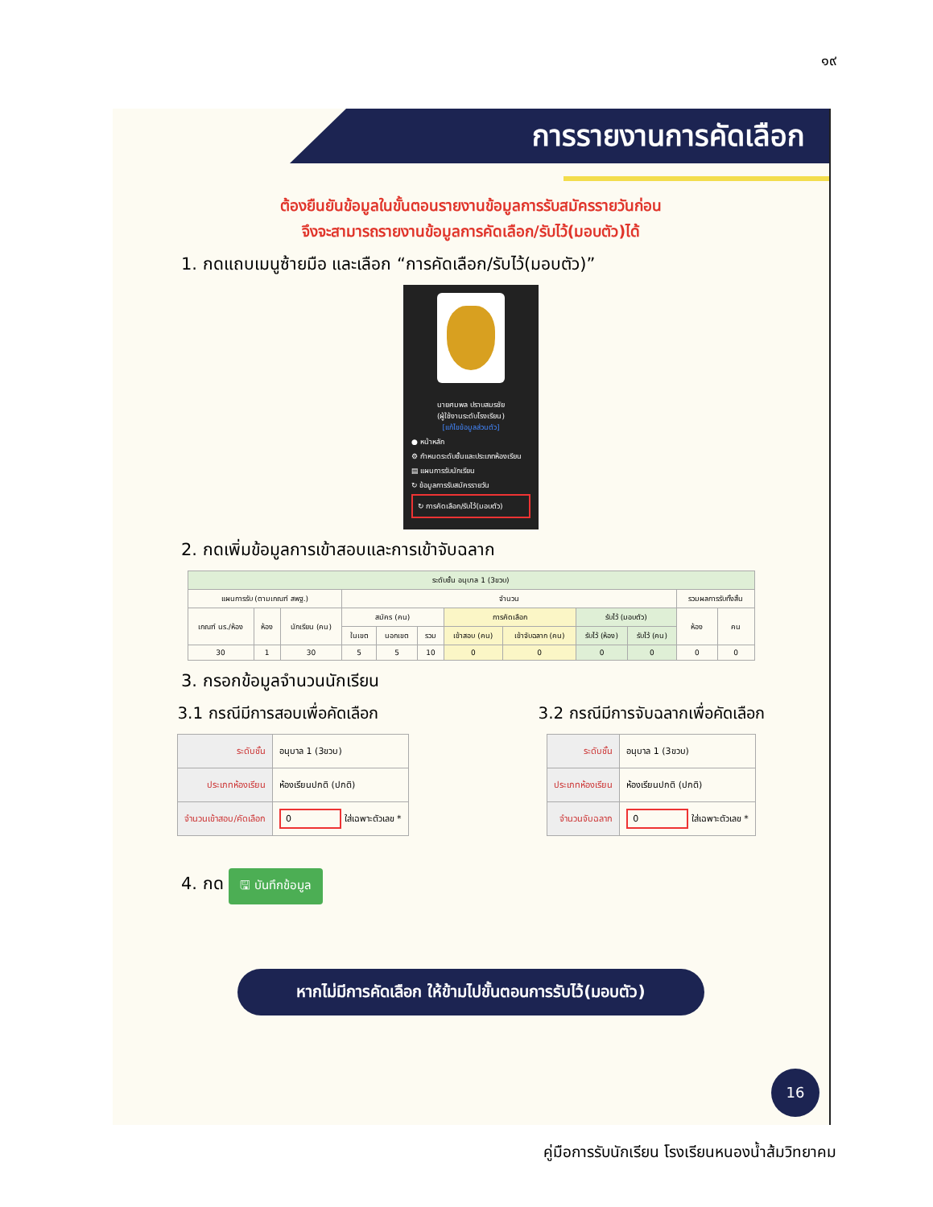๑๙
การรายงานการคัดเลือก
ต้องยืนยันข้อมูลในขั้นตอนรายงานข้อมูลการรับสมัครรายวันก่อน
จึงจะสามารถรายงานข้อมูลการคัดเลือก/รับไว้(มอบตัว)ได้
1. กดแถบเมนูซ้ายมือ และเลือก “การคัดเลือก/รับไว้(มอบตัว)”
นายศมพล ปราบสมรชัย
(ผู้ใช้งานระดับโรงเรียน)
[แก้ไขข้อมูลส่วนตัว]
● หน้าหลัก
⚙ กำหนดระดับชั้นและประเภทห้องเรียน
▤ แผนการรับนักเรียน
↻ ข้อมูลการรับสมัครรายวัน
↻ การคัดเลือก/รับไว้(มอบตัว)
2. กดเพิ่มข้อมูลการเข้าสอบและการเข้าจับฉลาก
| ระดับชั้น อนุบาล 1 (3ขวบ) | | | | | | | | | | | |
| --- | --- | --- | --- | --- | --- | --- | --- | --- | --- | --- | --- |
| แผนการรับ (ตามเกณฑ์ สพฐ.) | | | จำนวน | | | | | | | รวมผลการรับทั้งสิ้น | |
| เกณฑ์ นร./ห้อง | ห้อง | นักเรียน (คน) | สมัคร (คน) | | | การคัดเลือก | | รับไว้ (มอบตัว) | | ห้อง | คน |
| | | | ในเขต | นอกเขต | รวม | เข้าสอบ (คน) | เข้าจับฉลาก (คน) | รับไว้ (ห้อง) | รับไว้ (คน) | | |
| 30 | 1 | 30 | 5 | 5 | 10 | 0 | 0 | 0 | 0 | 0 | 0 |
3. กรอกข้อมูลจำนวนนักเรียน
3.1 กรณีมีการสอบเพื่อคัดเลือก
| ระดับชั้น | อนุบาล 1 (3ขวบ) |
| ประเภทห้องเรียน | ห้องเรียนปกติ (ปกติ) |
| จำนวนเข้าสอบ/คัดเลือก | 0 ใส่เฉพาะตัวเลข * |
3.2 กรณีมีการจับฉลากเพื่อคัดเลือก
| ระดับชั้น | อนุบาล 1 (3ขวบ) |
| ประเภทห้องเรียน | ห้องเรียนปกติ (ปกติ) |
| จำนวนจับฉลาก | 0 ใส่เฉพาะตัวเลข * |
4. กด 🖫 บันทึกข้อมูล
หากไม่มีการคัดเลือก ให้ข้ามไปขั้นตอนการรับไว้(มอบตัว)
16
คู่มือการรับนักเรียน โรงเรียนหนองน้ำส้มวิทยาคม